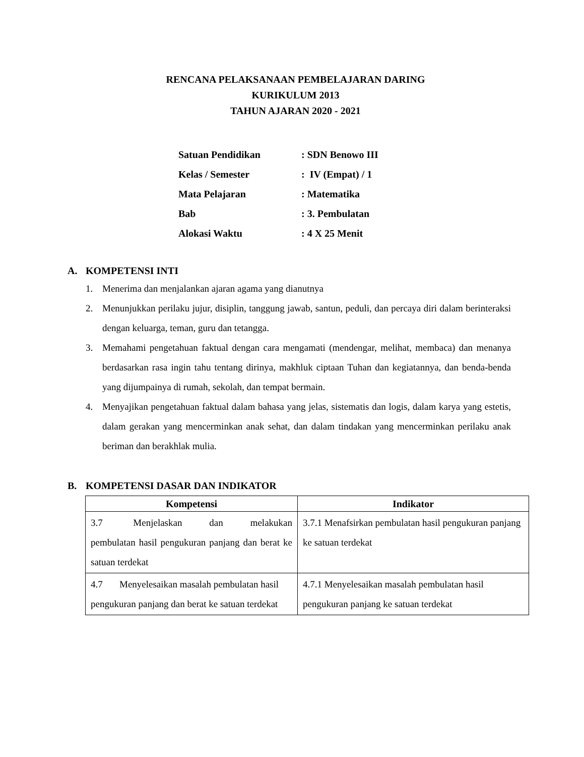RENCANA PELAKSANAAN PEMBELAJARAN DARING
KURIKULUM 2013
TAHUN AJARAN 2020 - 2021
Satuan Pendidikan: SDN Benowo III
Kelas / Semester: IV (Empat) / 1
Mata Pelajaran: Matematika
Bab: 3. Pembulatan
Alokasi Waktu: 4 X 25 Menit
A. KOMPETENSI INTI
1. Menerima dan menjalankan ajaran agama yang dianutnya
2. Menunjukkan perilaku jujur, disiplin, tanggung jawab, santun, peduli, dan percaya diri dalam berinteraksi dengan keluarga, teman, guru dan tetangga.
3. Memahami pengetahuan faktual dengan cara mengamati (mendengar, melihat, membaca) dan menanya berdasarkan rasa ingin tahu tentang dirinya, makhluk ciptaan Tuhan dan kegiatannya, dan benda-benda yang dijumpainya di rumah, sekolah, dan tempat bermain.
4. Menyajikan pengetahuan faktual dalam bahasa yang jelas, sistematis dan logis, dalam karya yang estetis, dalam gerakan yang mencerminkan anak sehat, dan dalam tindakan yang mencerminkan perilaku anak beriman dan berakhlak mulia.
B. KOMPETENSI DASAR DAN INDIKATOR
| Kompetensi | Indikator |
| --- | --- |
| 3.7 Menjelaskan dan melakukan pembulatan hasil pengukuran panjang dan berat ke satuan terdekat | 3.7.1 Menafsirkan pembulatan hasil pengukuran panjang ke satuan terdekat |
| 4.7 Menyelesaikan masalah pembulatan hasil pengukuran panjang dan berat ke satuan terdekat | 4.7.1 Menyelesaikan masalah pembulatan hasil pengukuran panjang ke satuan terdekat |